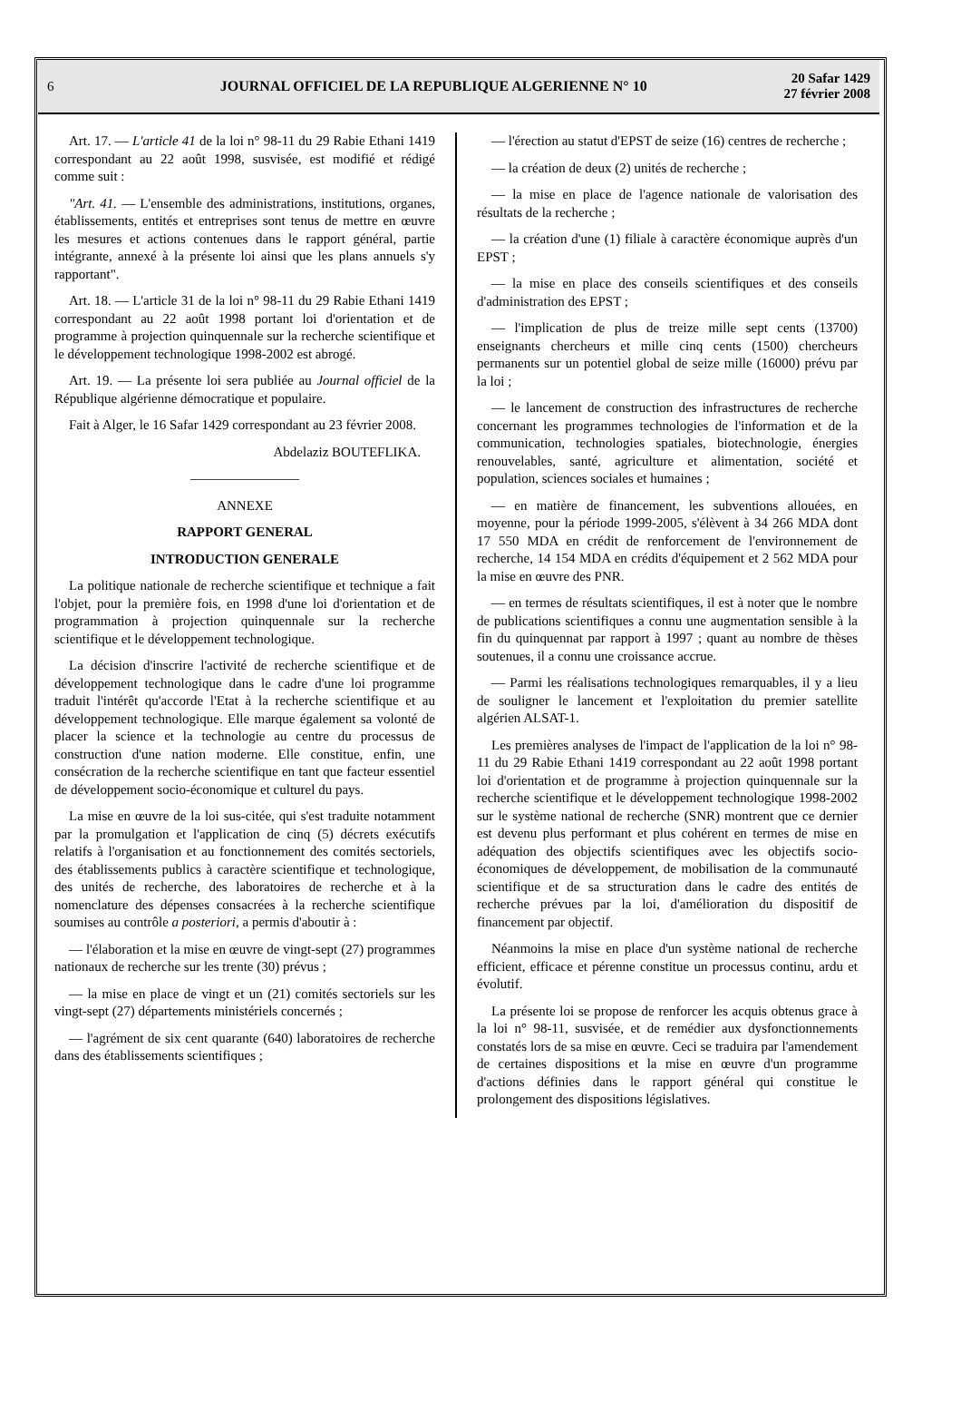6
JOURNAL OFFICIEL DE LA REPUBLIQUE ALGERIENNE N° 10
20 Safar 1429
27 février 2008
Art. 17. — L'article 41 de la loi n° 98-11 du 29 Rabie Ethani 1419 correspondant au 22 août 1998, susvisée, est modifié et rédigé comme suit :
"Art. 41. — L'ensemble des administrations, institutions, organes, établissements, entités et entreprises sont tenus de mettre en œuvre les mesures et actions contenues dans le rapport général, partie intégrante, annexé à la présente loi ainsi que les plans annuels s'y rapportant".
Art. 18. — L'article 31 de la loi n° 98-11 du 29 Rabie Ethani 1419 correspondant au 22 août 1998 portant loi d'orientation et de programme à projection quinquennale sur la recherche scientifique et le développement technologique 1998-2002 est abrogé.
Art. 19. — La présente loi sera publiée au Journal officiel de la République algérienne démocratique et populaire.
Fait à Alger, le 16 Safar 1429 correspondant au 23 février 2008.
Abdelaziz BOUTEFLIKA.
————————
ANNEXE
RAPPORT GENERAL
INTRODUCTION GENERALE
La politique nationale de recherche scientifique et technique a fait l'objet, pour la première fois, en 1998 d'une loi d'orientation et de programmation à projection quinquennale sur la recherche scientifique et le développement technologique.
La décision d'inscrire l'activité de recherche scientifique et de développement technologique dans le cadre d'une loi programme traduit l'intérêt qu'accorde l'Etat à la recherche scientifique et au développement technologique. Elle marque également sa volonté de placer la science et la technologie au centre du processus de construction d'une nation moderne. Elle constitue, enfin, une consécration de la recherche scientifique en tant que facteur essentiel de développement socio-économique et culturel du pays.
La mise en œuvre de la loi sus-citée, qui s'est traduite notamment par la promulgation et l'application de cinq (5) décrets exécutifs relatifs à l'organisation et au fonctionnement des comités sectoriels, des établissements publics à caractère scientifique et technologique, des unités de recherche, des laboratoires de recherche et à la nomenclature des dépenses consacrées à la recherche scientifique soumises au contrôle a posteriori, a permis d'aboutir à :
— l'élaboration et la mise en œuvre de vingt-sept (27) programmes nationaux de recherche sur les trente (30) prévus ;
— la mise en place de vingt et un (21) comités sectoriels sur les vingt-sept (27) départements ministériels concernés ;
— l'agrément de six cent quarante (640) laboratoires de recherche dans des établissements scientifiques ;
— l'érection au statut d'EPST de seize (16) centres de recherche ;
— la création de deux (2) unités de recherche ;
— la mise en place de l'agence nationale de valorisation des résultats de la recherche ;
— la création d'une (1) filiale à caractère économique auprès d'un EPST ;
— la mise en place des conseils scientifiques et des conseils d'administration des EPST ;
— l'implication de plus de treize mille sept cents (13700) enseignants chercheurs et mille cinq cents (1500) chercheurs permanents sur un potentiel global de seize mille (16000) prévu par la loi ;
— le lancement de construction des infrastructures de recherche concernant les programmes technologies de l'information et de la communication, technologies spatiales, biotechnologie, énergies renouvelables, santé, agriculture et alimentation, société et population, sciences sociales et humaines ;
— en matière de financement, les subventions allouées, en moyenne, pour la période 1999-2005, s'élèvent à 34 266 MDA dont 17 550 MDA en crédit de renforcement de l'environnement de recherche, 14 154 MDA en crédits d'équipement et 2 562 MDA pour la mise en œuvre des PNR.
— en termes de résultats scientifiques, il est à noter que le nombre de publications scientifiques a connu une augmentation sensible à la fin du quinquennat par rapport à 1997 ; quant au nombre de thèses soutenues, il a connu une croissance accrue.
— Parmi les réalisations technologiques remarquables, il y a lieu de souligner le lancement et l'exploitation du premier satellite algérien ALSAT-1.
Les premières analyses de l'impact de l'application de la loi n° 98-11 du 29 Rabie Ethani 1419 correspondant au 22 août 1998 portant loi d'orientation et de programme à projection quinquennale sur la recherche scientifique et le développement technologique 1998-2002 sur le système national de recherche (SNR) montrent que ce dernier est devenu plus performant et plus cohérent en termes de mise en adéquation des objectifs scientifiques avec les objectifs socio-économiques de développement, de mobilisation de la communauté scientifique et de sa structuration dans le cadre des entités de recherche prévues par la loi, d'amélioration du dispositif de financement par objectif.
Néanmoins la mise en place d'un système national de recherche efficient, efficace et pérenne constitue un processus continu, ardu et évolutif.
La présente loi se propose de renforcer les acquis obtenus grace à la loi n° 98-11, susvisée, et de remédier aux dysfonctionnements constatés lors de sa mise en œuvre. Ceci se traduira par l'amendement de certaines dispositions et la mise en œuvre d'un programme d'actions définies dans le rapport général qui constitue le prolongement des dispositions législatives.